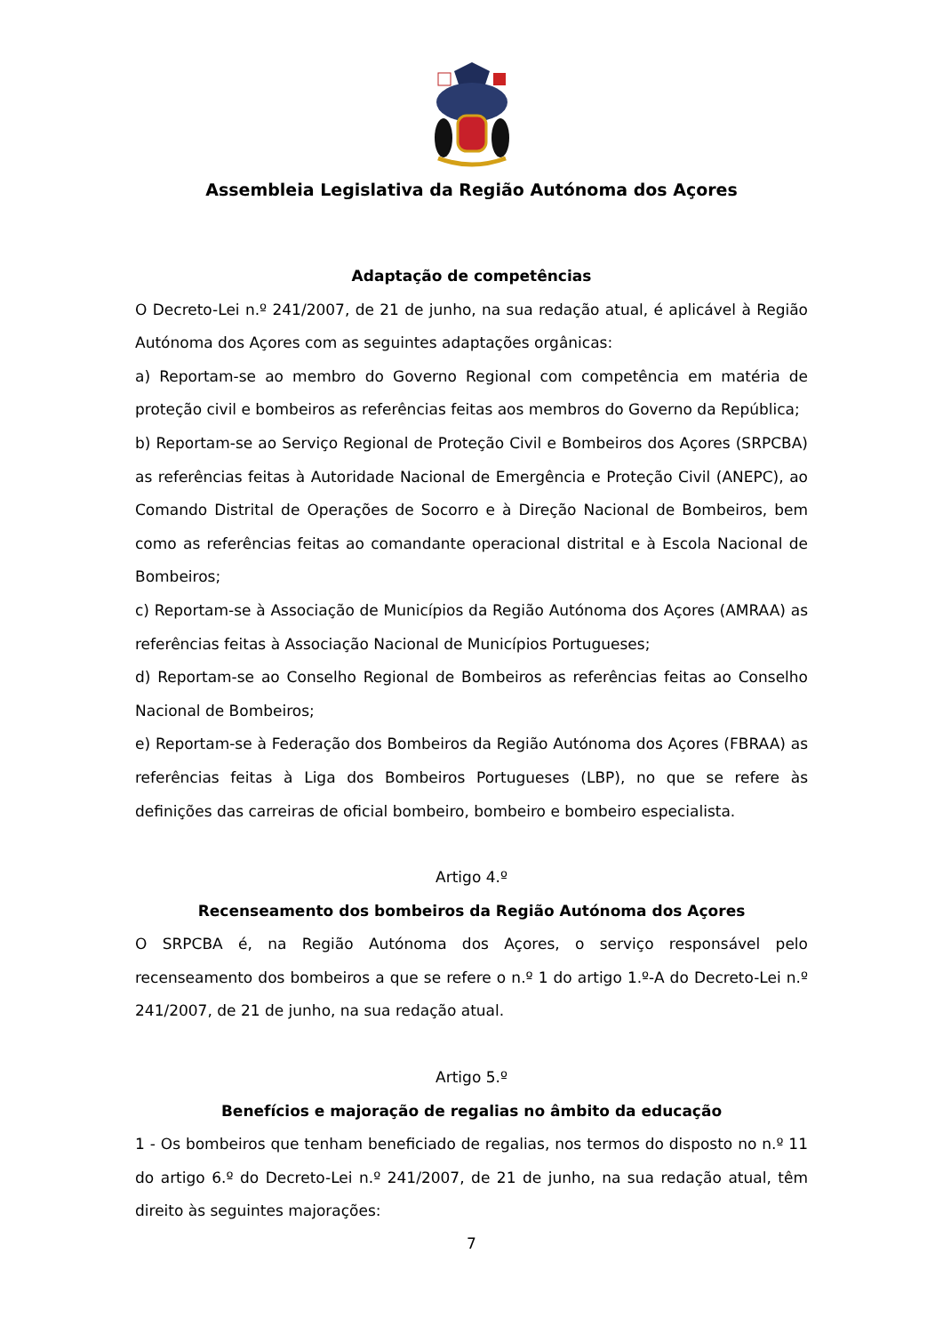Assembleia Legislativa da Região Autónoma dos Açores
Adaptação de competências
O Decreto-Lei n.º 241/2007, de 21 de junho, na sua redação atual, é aplicável à Região Autónoma dos Açores com as seguintes adaptações orgânicas:
a) Reportam-se ao membro do Governo Regional com competência em matéria de proteção civil e bombeiros as referências feitas aos membros do Governo da República;
b) Reportam-se ao Serviço Regional de Proteção Civil e Bombeiros dos Açores (SRPCBA) as referências feitas à Autoridade Nacional de Emergência e Proteção Civil (ANEPC), ao Comando Distrital de Operações de Socorro e à Direção Nacional de Bombeiros, bem como as referências feitas ao comandante operacional distrital e à Escola Nacional de Bombeiros;
c) Reportam-se à Associação de Municípios da Região Autónoma dos Açores (AMRAA) as referências feitas à Associação Nacional de Municípios Portugueses;
d) Reportam-se ao Conselho Regional de Bombeiros as referências feitas ao Conselho Nacional de Bombeiros;
e) Reportam-se à Federação dos Bombeiros da Região Autónoma dos Açores (FBRAA) as referências feitas à Liga dos Bombeiros Portugueses (LBP), no que se refere às definições das carreiras de oficial bombeiro, bombeiro e bombeiro especialista.
Artigo 4.º
Recenseamento dos bombeiros da Região Autónoma dos Açores
O SRPCBA é, na Região Autónoma dos Açores, o serviço responsável pelo recenseamento dos bombeiros a que se refere o n.º 1 do artigo 1.º-A do Decreto-Lei n.º 241/2007, de 21 de junho, na sua redação atual.
Artigo 5.º
Benefícios e majoração de regalias no âmbito da educação
1 - Os bombeiros que tenham beneficiado de regalias, nos termos do disposto no n.º 11 do artigo 6.º do Decreto-Lei n.º 241/2007, de 21 de junho, na sua redação atual, têm direito às seguintes majorações:
7